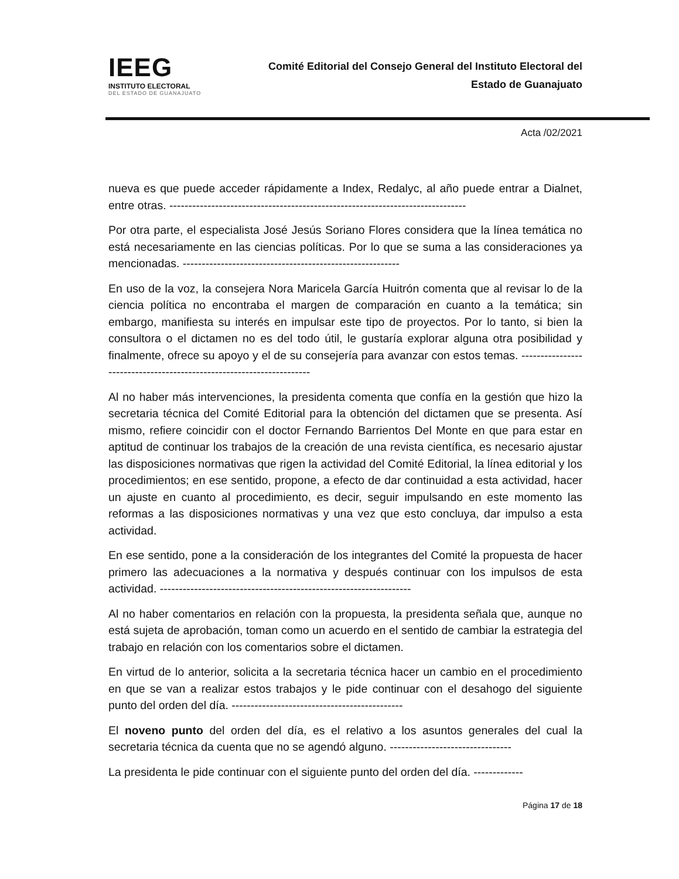IEEG
INSTITUTO ELECTORAL
DEL ESTADO DE GUANAJUATO
Comité Editorial del Consejo General del Instituto Electoral del
Estado de Guanajuato
Acta /02/2021
nueva es que puede acceder rápidamente a Index, Redalyc, al año puede entrar a Dialnet, entre otras. ------------------------------------------------------------------------------
Por otra parte, el especialista José Jesús Soriano Flores considera que la línea temática no está necesariamente en las ciencias políticas. Por lo que se suma a las consideraciones ya mencionadas. ---------------------------------------------------------
En uso de la voz, la consejera Nora Maricela García Huitrón comenta que al revisar lo de la ciencia política no encontraba el margen de comparación en cuanto a la temática; sin embargo, manifiesta su interés en impulsar este tipo de proyectos. Por lo tanto, si bien la consultora o el dictamen no es del todo útil, le gustaría explorar alguna otra posibilidad y finalmente, ofrece su apoyo y el de su consejería para avanzar con estos temas. ---------------------------------------------------------------------
Al no haber más intervenciones, la presidenta comenta que confía en la gestión que hizo la secretaria técnica del Comité Editorial para la obtención del dictamen que se presenta. Así mismo, refiere coincidir con el doctor Fernando Barrientos Del Monte en que para estar en aptitud de continuar los trabajos de la creación de una revista científica, es necesario ajustar las disposiciones normativas que rigen la actividad del Comité Editorial, la línea editorial y los procedimientos; en ese sentido, propone, a efecto de dar continuidad a esta actividad, hacer un ajuste en cuanto al procedimiento, es decir, seguir impulsando en este momento las reformas a las disposiciones normativas y una vez que esto concluya, dar impulso a esta actividad.
En ese sentido, pone a la consideración de los integrantes del Comité la propuesta de hacer primero las adecuaciones a la normativa y después continuar con los impulsos de esta actividad. ------------------------------------------------------------------
Al no haber comentarios en relación con la propuesta, la presidenta señala que, aunque no está sujeta de aprobación, toman como un acuerdo en el sentido de cambiar la estrategia del trabajo en relación con los comentarios sobre el dictamen.
En virtud de lo anterior, solicita a la secretaria técnica hacer un cambio en el procedimiento en que se van a realizar estos trabajos y le pide continuar con el desahogo del siguiente punto del orden del día. ---------------------------------------------
El noveno punto del orden del día, es el relativo a los asuntos generales del cual la secretaria técnica da cuenta que no se agendó alguno. --------------------------------
La presidenta le pide continuar con el siguiente punto del orden del día. -------------
Página 17 de 18